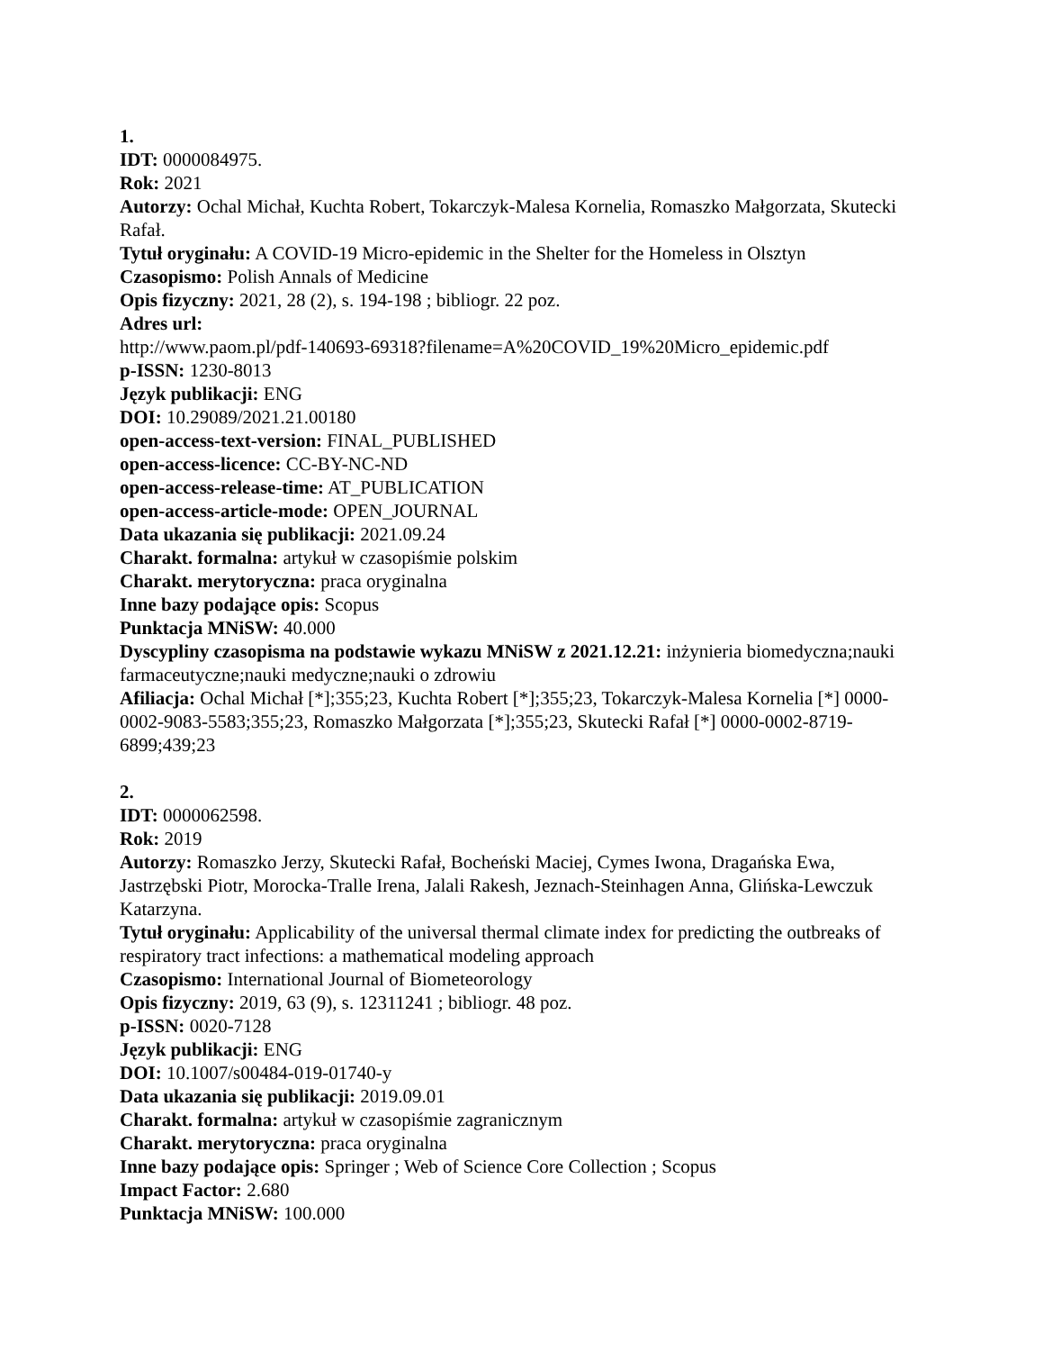1.
IDT: 0000084975.
Rok: 2021
Autorzy: Ochal Michał, Kuchta Robert, Tokarczyk-Malesa Kornelia, Romaszko Małgorzata, Skutecki Rafał.
Tytuł oryginału: A COVID-19 Micro-epidemic in the Shelter for the Homeless in Olsztyn
Czasopismo: Polish Annals of Medicine
Opis fizyczny: 2021, 28 (2), s. 194-198 ; bibliogr. 22 poz.
Adres url:
http://www.paom.pl/pdf-140693-69318?filename=A%20COVID_19%20Micro_epidemic.pdf
p-ISSN: 1230-8013
Język publikacji: ENG
DOI: 10.29089/2021.21.00180
open-access-text-version: FINAL_PUBLISHED
open-access-licence: CC-BY-NC-ND
open-access-release-time: AT_PUBLICATION
open-access-article-mode: OPEN_JOURNAL
Data ukazania się publikacji: 2021.09.24
Charakt. formalna: artykuł w czasopiśmie polskim
Charakt. merytoryczna: praca oryginalna
Inne bazy podające opis: Scopus
Punktacja MNiSW: 40.000
Dyscypliny czasopisma na podstawie wykazu MNiSW z 2021.12.21: inżynieria biomedyczna;nauki farmaceutyczne;nauki medyczne;nauki o zdrowiu
Afiliacja: Ochal Michał [*];355;23, Kuchta Robert [*];355;23, Tokarczyk-Malesa Kornelia [*] 0000-0002-9083-5583;355;23, Romaszko Małgorzata [*];355;23, Skutecki Rafał [*] 0000-0002-8719-6899;439;23
2.
IDT: 0000062598.
Rok: 2019
Autorzy: Romaszko Jerzy, Skutecki Rafał, Bocheński Maciej, Cymes Iwona, Dragańska Ewa, Jastrzębski Piotr, Morocka-Tralle Irena, Jalali Rakesh, Jeznach-Steinhagen Anna, Glińska-Lewczuk Katarzyna.
Tytuł oryginału: Applicability of the universal thermal climate index for predicting the outbreaks of respiratory tract infections: a mathematical modeling approach
Czasopismo: International Journal of Biometeorology
Opis fizyczny: 2019, 63 (9), s. 12311241 ; bibliogr. 48 poz.
p-ISSN: 0020-7128
Język publikacji: ENG
DOI: 10.1007/s00484-019-01740-y
Data ukazania się publikacji: 2019.09.01
Charakt. formalna: artykuł w czasopiśmie zagranicznym
Charakt. merytoryczna: praca oryginalna
Inne bazy podające opis: Springer ; Web of Science Core Collection ; Scopus
Impact Factor: 2.680
Punktacja MNiSW: 100.000